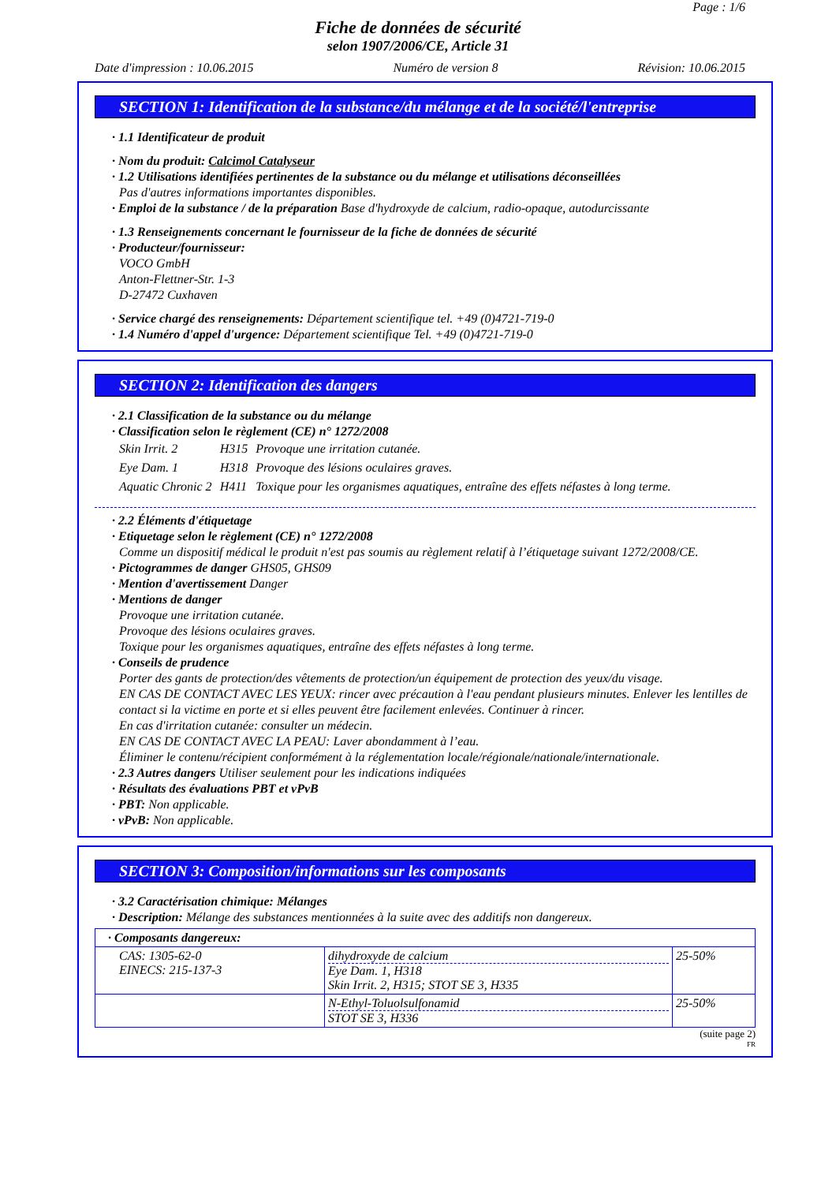Page : 1/6
Fiche de données de sécurité
selon 1907/2006/CE, Article 31
Date d'impression : 10.06.2015 Numéro de version 8 Révision: 10.06.2015
SECTION 1: Identification de la substance/du mélange et de la société/l'entreprise
· 1.1 Identificateur de produit
· Nom du produit: Calcimol Catalyseur
· 1.2 Utilisations identifiées pertinentes de la substance ou du mélange et utilisations déconseillées
Pas d'autres informations importantes disponibles.
· Emploi de la substance / de la préparation Base d'hydroxyde de calcium, radio-opaque, autodurcissante
· 1.3 Renseignements concernant le fournisseur de la fiche de données de sécurité
· Producteur/fournisseur:
VOCO GmbH
Anton-Flettner-Str. 1-3
D-27472 Cuxhaven
· Service chargé des renseignements: Département scientifique tel. +49 (0)4721-719-0
· 1.4 Numéro d'appel d'urgence: Département scientifique Tel. +49 (0)4721-719-0
SECTION 2: Identification des dangers
· 2.1 Classification de la substance ou du mélange
· Classification selon le règlement (CE) n° 1272/2008
| Skin Irrit. 2 | H315 | Provoque une irritation cutanée. |
| Eye Dam. 1 | H318 | Provoque des lésions oculaires graves. |
| Aquatic Chronic 2 | H411 | Toxique pour les organismes aquatiques, entraîne des effets néfastes à long terme. |
· 2.2 Éléments d'étiquetage
· Etiquetage selon le règlement (CE) n° 1272/2008
Comme un dispositif médical le produit n'est pas soumis au règlement relatif à l’étiquetage suivant 1272/2008/CE.
· Pictogrammes de danger GHS05, GHS09
· Mention d'avertissement Danger
· Mentions de danger
Provoque une irritation cutanée.
Provoque des lésions oculaires graves.
Toxique pour les organismes aquatiques, entraîne des effets néfastes à long terme.
· Conseils de prudence
Porter des gants de protection/des vêtements de protection/un équipement de protection des yeux/du visage.
EN CAS DE CONTACT AVEC LES YEUX: rincer avec précaution à l'eau pendant plusieurs minutes. Enlever les lentilles de contact si la victime en porte et si elles peuvent être facilement enlevées. Continuer à rincer.
En cas d'irritation cutanée: consulter un médecin.
EN CAS DE CONTACT AVEC LA PEAU: Laver abondamment à l’eau.
Éliminer le contenu/récipient conformément à la réglementation locale/régionale/nationale/internationale.
· 2.3 Autres dangers Utiliser seulement pour les indications indiquées
· Résultats des évaluations PBT et vPvB
· PBT: Non applicable.
· vPvB: Non applicable.
SECTION 3: Composition/informations sur les composants
· 3.2 Caractérisation chimique: Mélanges
· Description: Mélange des substances mentionnées à la suite avec des additifs non dangereux.
| · Composants dangereux: | | |
| CAS: 1305-62-0 EINECS: 215-137-3 | dihydroxyde de calcium Eye Dam. 1, H318 Skin Irrit. 2, H315; STOT SE 3, H335 | 25-50% |
| | N-Ethyl-Toluolsulfonamid STOT SE 3, H336 | 25-50% |
(suite page 2)
FR